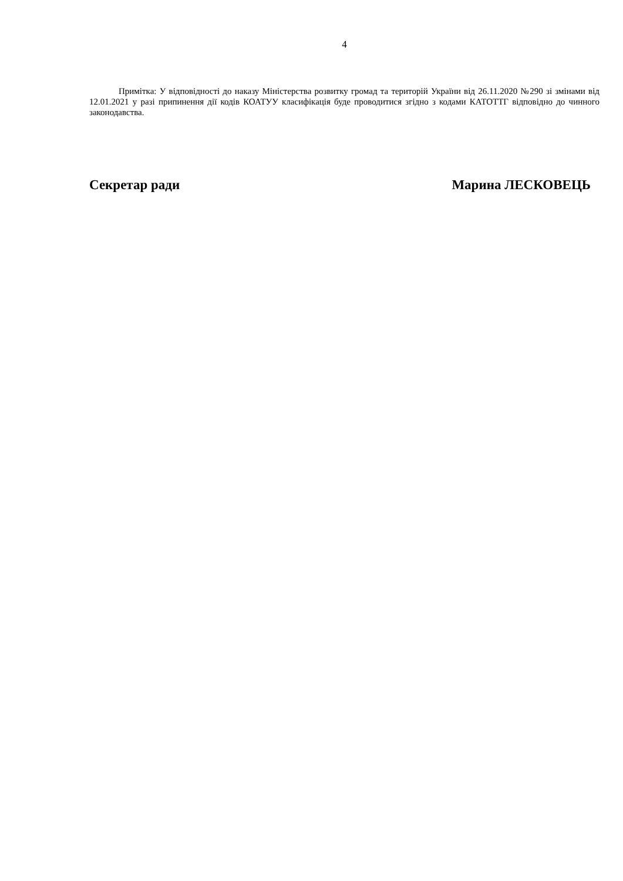4
Примітка: У відповідності до наказу Міністерства розвитку громад та територій України від 26.11.2020 №290 зі змінами від 12.01.2021 у разі припинення дії кодів КОАТУУ класифікація буде проводитися згідно з кодами КАТОТТГ відповідно до чинного законодавства.
Секретар ради Марина ЛЕСКОВЕЦЬ